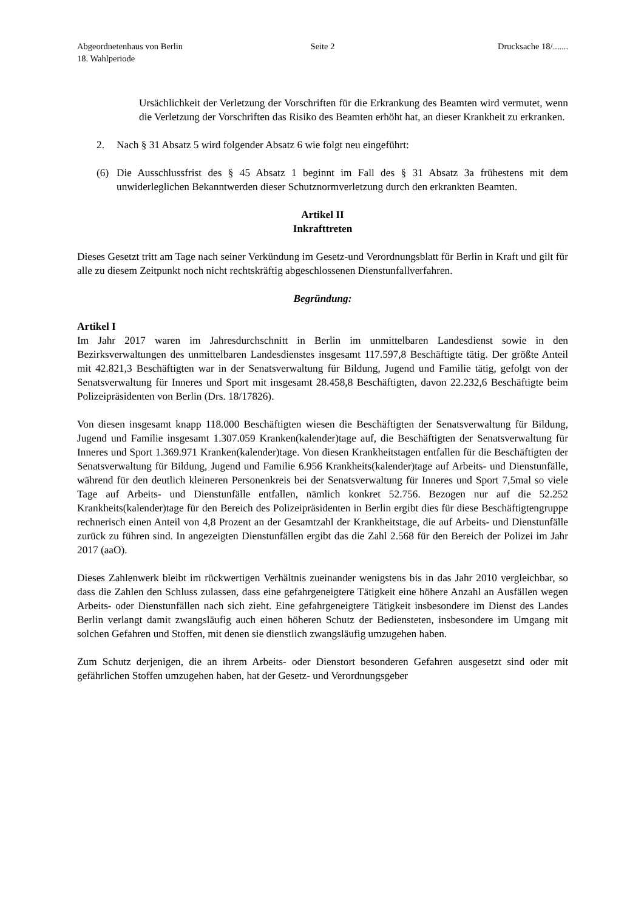Abgeordnetenhaus von Berlin
18. Wahlperiode
Seite 2 Drucksache 18/.......
Ursächlichkeit der Verletzung der Vorschriften für die Erkrankung des Beamten wird vermutet, wenn die Verletzung der Vorschriften das Risiko des Beamten erhöht hat, an dieser Krankheit zu erkranken.
2. Nach § 31 Absatz 5 wird folgender Absatz 6 wie folgt neu eingeführt:
(6) Die Ausschlussfrist des § 45 Absatz 1 beginnt im Fall des § 31 Absatz 3a frühestens mit dem unwiderleglichen Bekanntwerden dieser Schutznormverletzung durch den erkrankten Beamten.
Artikel II
Inkrafttreten
Dieses Gesetzt tritt am Tage nach seiner Verkündung im Gesetz-und Verordnungsblatt für Berlin in Kraft und gilt für alle zu diesem Zeitpunkt noch nicht rechtskräftig abgeschlossenen Dienstunfallverfahren.
Begründung:
Artikel I
Im Jahr 2017 waren im Jahresdurchschnitt in Berlin im unmittelbaren Landesdienst sowie in den Bezirksverwaltungen des unmittelbaren Landesdienstes insgesamt 117.597,8 Beschäftigte tätig. Der größte Anteil mit 42.821,3 Beschäftigten war in der Senatsverwaltung für Bildung, Jugend und Familie tätig, gefolgt von der Senatsverwaltung für Inneres und Sport mit insgesamt 28.458,8 Beschäftigten, davon 22.232,6 Beschäftigte beim Polizeipräsidenten von Berlin (Drs. 18/17826).
Von diesen insgesamt knapp 118.000 Beschäftigten wiesen die Beschäftigten der Senatsverwaltung für Bildung, Jugend und Familie insgesamt 1.307.059 Kranken(kalender)tage auf, die Beschäftigten der Senatsverwaltung für Inneres und Sport 1.369.971 Kranken(kalender)tage. Von diesen Krankheitstagen entfallen für die Beschäftigten der Senatsverwaltung für Bildung, Jugend und Familie 6.956 Krankheits(kalender)tage auf Arbeits- und Dienstunfälle, während für den deutlich kleineren Personenkreis bei der Senatsverwaltung für Inneres und Sport 7,5mal so viele Tage auf Arbeits- und Dienstunfälle entfallen, nämlich konkret 52.756. Bezogen nur auf die 52.252 Krankheits(kalender)tage für den Bereich des Polizeipräsidenten in Berlin ergibt dies für diese Beschäftigtengruppe rechnerisch einen Anteil von 4,8 Prozent an der Gesamtzahl der Krankheitstage, die auf Arbeits- und Dienstunfälle zurück zu führen sind. In angezeigten Dienstunfällen ergibt das die Zahl 2.568 für den Bereich der Polizei im Jahr 2017 (aaO).
Dieses Zahlenwerk bleibt im rückwertigen Verhältnis zueinander wenigstens bis in das Jahr 2010 vergleichbar, so dass die Zahlen den Schluss zulassen, dass eine gefahrgeneigtere Tätigkeit eine höhere Anzahl an Ausfällen wegen Arbeits- oder Dienstunfällen nach sich zieht. Eine gefahrgeneigtere Tätigkeit insbesondere im Dienst des Landes Berlin verlangt damit zwangsläufig auch einen höheren Schutz der Bediensteten, insbesondere im Umgang mit solchen Gefahren und Stoffen, mit denen sie dienstlich zwangsläufig umzugehen haben.
Zum Schutz derjenigen, die an ihrem Arbeits- oder Dienstort besonderen Gefahren ausgesetzt sind oder mit gefährlichen Stoffen umzugehen haben, hat der Gesetz- und Verordnungsgeber